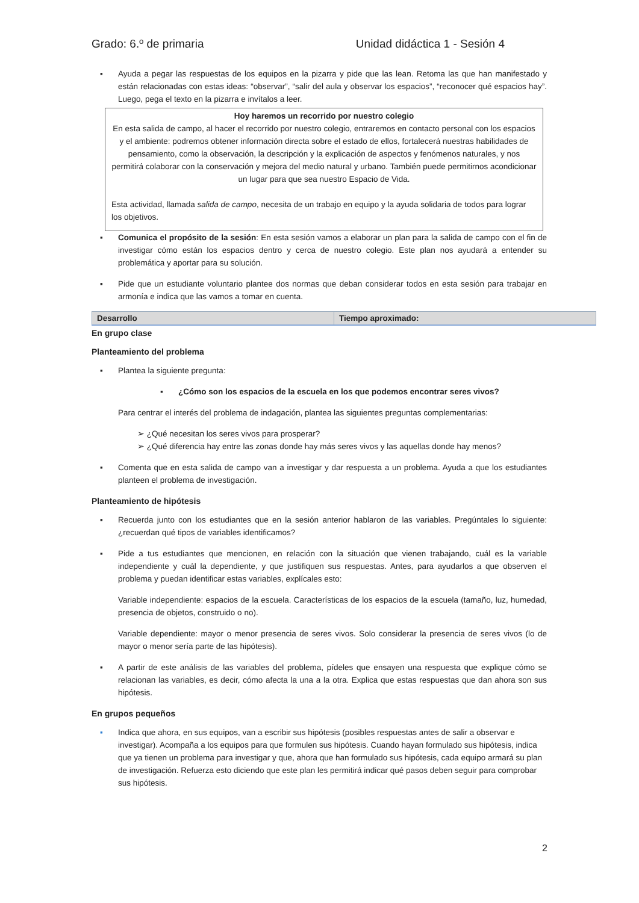Grado: 6.º de primaria Unidad didáctica 1 - Sesión 4
▪ Ayuda a pegar las respuestas de los equipos en la pizarra y pide que las lean. Retoma las que han manifestado y están relacionadas con estas ideas: “observar”, “salir del aula y observar los espacios”, “reconocer qué espacios hay”. Luego, pega el texto en la pizarra e invítalos a leer.
Hoy haremos un recorrido por nuestro colegio
En esta salida de campo, al hacer el recorrido por nuestro colegio, entraremos en contacto personal con los espacios y el ambiente: podremos obtener información directa sobre el estado de ellos, fortalecerá nuestras habilidades de pensamiento, como la observación, la descripción y la explicación de aspectos y fenómenos naturales, y nos permitirá colaborar con la conservación y mejora del medio natural y urbano. También puede permitirnos acondicionar un lugar para que sea nuestro Espacio de Vida.
Esta actividad, llamada salida de campo, necesita de un trabajo en equipo y la ayuda solidaria de todos para lograr los objetivos.
▪ Comunica el propósito de la sesión: En esta sesión vamos a elaborar un plan para la salida de campo con el fin de investigar cómo están los espacios dentro y cerca de nuestro colegio. Este plan nos ayudará a entender su problemática y aportar para su solución.
▪ Pide que un estudiante voluntario plantee dos normas que deban considerar todos en esta sesión para trabajar en armonía e indica que las vamos a tomar en cuenta.
| Desarrollo | Tiempo aproximado: |
En grupo clase
Planteamiento del problema
▪ Plantea la siguiente pregunta:
▪ ¿Cómo son los espacios de la escuela en los que podemos encontrar seres vivos?
Para centrar el interés del problema de indagación, plantea las siguientes preguntas complementarias:
➢ ¿Qué necesitan los seres vivos para prosperar?
➢ ¿Qué diferencia hay entre las zonas donde hay más seres vivos y las aquellas donde hay menos?
▪ Comenta que en esta salida de campo van a investigar y dar respuesta a un problema. Ayuda a que los estudiantes planteen el problema de investigación.
Planteamiento de hipótesis
▪ Recuerda junto con los estudiantes que en la sesión anterior hablaron de las variables. Pregúntales lo siguiente: ¿recuerdan qué tipos de variables identificamos?
▪ Pide a tus estudiantes que mencionen, en relación con la situación que vienen trabajando, cuál es la variable independiente y cuál la dependiente, y que justifiquen sus respuestas. Antes, para ayudarlos a que observen el problema y puedan identificar estas variables, explícales esto:
Variable independiente: espacios de la escuela. Características de los espacios de la escuela (tamaño, luz, humedad, presencia de objetos, construido o no).
Variable dependiente: mayor o menor presencia de seres vivos. Solo considerar la presencia de seres vivos (lo de mayor o menor sería parte de las hipótesis).
▪ A partir de este análisis de las variables del problema, pídeles que ensayen una respuesta que explique cómo se relacionan las variables, es decir, cómo afecta la una a la otra. Explica que estas respuestas que dan ahora son sus hipótesis.
En grupos pequeños
▪ Indica que ahora, en sus equipos, van a escribir sus hipótesis (posibles respuestas antes de salir a observar e investigar). Acompaña a los equipos para que formulen sus hipótesis. Cuando hayan formulado sus hipótesis, indica que ya tienen un problema para investigar y que, ahora que han formulado sus hipótesis, cada equipo armará su plan de investigación. Refuerza esto diciendo que este plan les permitirá indicar qué pasos deben seguir para comprobar sus hipótesis.
2